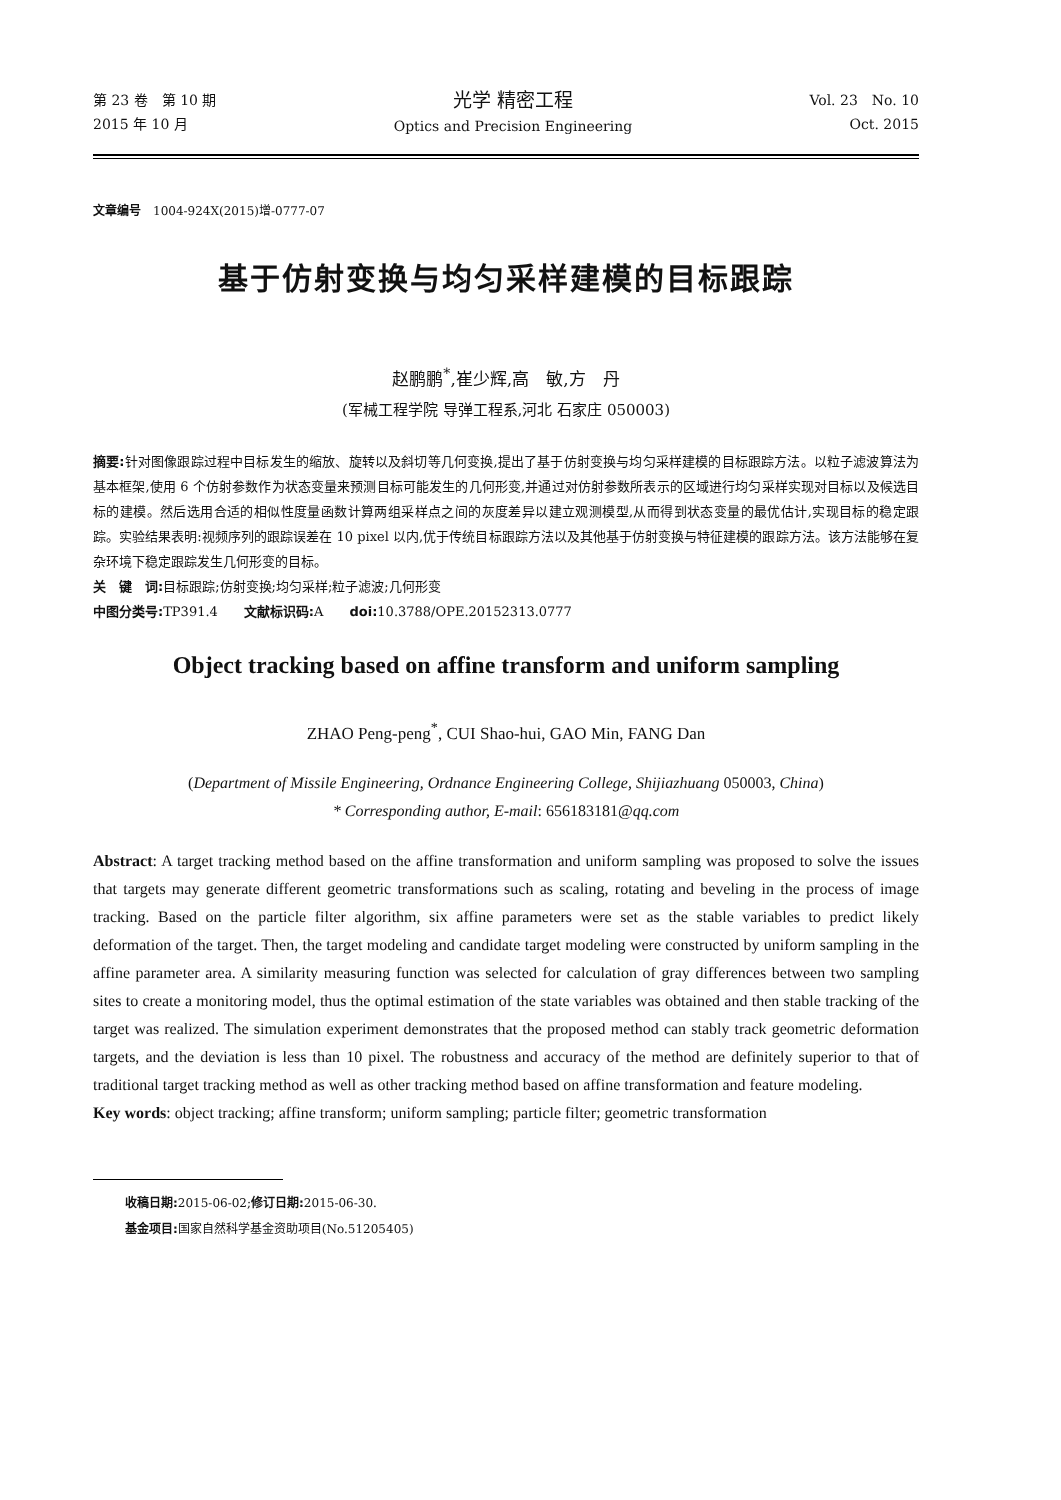第 23 卷　第 10 期
2015 年 10 月
光学 精密工程
Optics and Precision Engineering
Vol. 23　No. 10
Oct. 2015
文章编号　1004-924X(2015)增-0777-07
基于仿射变换与均匀采样建模的目标跟踪
赵鹏鹏<sup>*</sup>,崔少辉,高　敏,方　丹
(军械工程学院 导弹工程系,河北 石家庄 050003)
摘要: 针对图像跟踪过程中目标发生的缩放、旋转以及斜切等几何变换,提出了基于仿射变换与均匀采样建模的目标跟踪方法。以粒子滤波算法为基本框架,使用 6 个仿射参数作为状态变量来预测目标可能发生的几何形变,并通过对仿射参数所表示的区域进行均匀采样实现对目标以及候选目标的建模。然后选用合适的相似性度量函数计算两组采样点之间的灰度差异以建立观测模型,从而得到状态变量的最优估计,实现目标的稳定跟踪。实验结果表明:视频序列的跟踪误差在 10 pixel 以内,优于传统目标跟踪方法以及其他基于仿射变换与特征建模的跟踪方法。该方法能够在复杂环境下稳定跟踪发生几何形变的目标。
关　键　词: 目标跟踪;仿射变换;均匀采样;粒子滤波;几何形变
中图分类号: TP391.4　　文献标识码: A　　doi: 10.3788/OPE.20152313.0777
Object tracking based on affine transform and uniform sampling
ZHAO Peng-peng<sup>*</sup>, CUI Shao-hui, GAO Min, FANG Dan
(Department of Missile Engineering, Ordnance Engineering College, Shijiazhuang 050003, China)
* Corresponding author, E-mail: 656183181@qq.com
Abstract: A target tracking method based on the affine transformation and uniform sampling was proposed to solve the issues that targets may generate different geometric transformations such as scaling, rotating and beveling in the process of image tracking. Based on the particle filter algorithm, six affine parameters were set as the stable variables to predict likely deformation of the target. Then, the target modeling and candidate target modeling were constructed by uniform sampling in the affine parameter area. A similarity measuring function was selected for calculation of gray differences between two sampling sites to create a monitoring model, thus the optimal estimation of the state variables was obtained and then stable tracking of the target was realized. The simulation experiment demonstrates that the proposed method can stably track geometric deformation targets, and the deviation is less than 10 pixel. The robustness and accuracy of the method are definitely superior to that of traditional target tracking method as well as other tracking method based on affine transformation and feature modeling.
Key words: object tracking; affine transform; uniform sampling; particle filter; geometric transformation
收稿日期: 2015-06-02;修订日期: 2015-06-30.
基金项目: 国家自然科学基金资助项目(No.51205405)